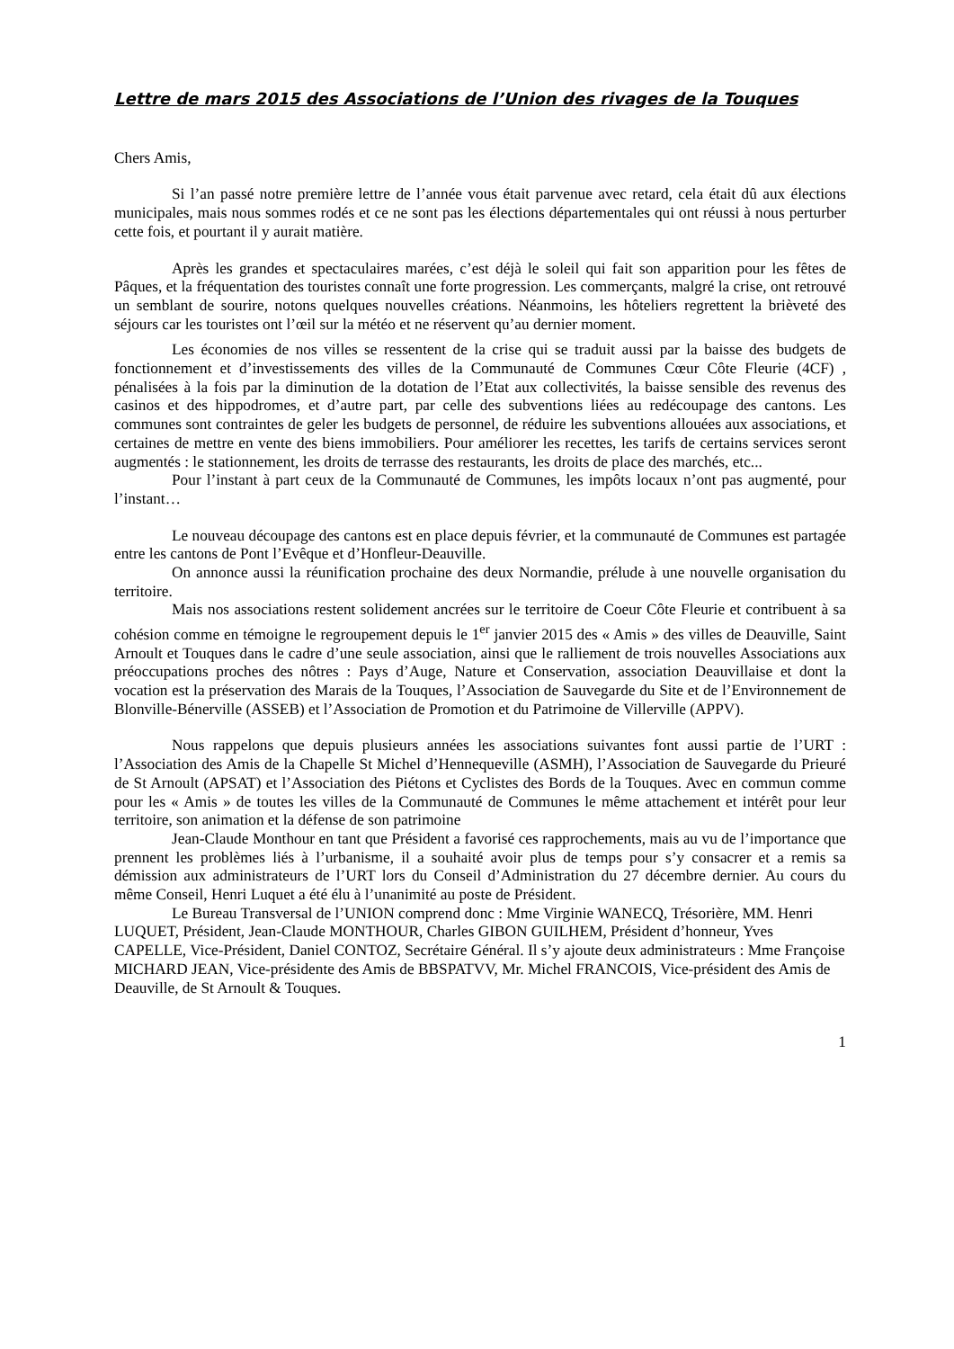Lettre de mars 2015 des Associations de l’Union des rivages de la Touques
Chers Amis,
Si l’an passé notre première lettre de l’année vous était parvenue avec retard, cela était dû aux élections municipales, mais nous sommes rodés et ce ne sont pas les élections départementales qui ont réussi à nous perturber cette fois, et pourtant il y aurait matière.
Après les grandes et spectaculaires marées, c’est déjà le soleil qui fait son apparition pour les fêtes de Pâques, et la fréquentation des touristes connaît une forte progression. Les commerçants, malgré la crise, ont retrouvé un semblant de sourire, notons quelques nouvelles créations. Néanmoins, les hôteliers regrettent la brièveté des séjours car les touristes ont l’œil sur la météo et ne réservent qu’au dernier moment.
Les économies de nos villes se ressentent de la crise qui se traduit aussi par la baisse des budgets de fonctionnement et d’investissements des villes de la Communauté de Communes Cœur Côte Fleurie (4CF) , pénalisées à la fois par la diminution de la dotation de l’Etat aux collectivités, la baisse sensible des revenus des casinos et des hippodromes, et d’autre part, par celle des subventions liées au redécoupage des cantons. Les communes sont contraintes de geler les budgets de personnel, de réduire les subventions allouées aux associations, et certaines de mettre en vente des biens immobiliers. Pour améliorer les recettes, les tarifs de certains services seront augmentés : le stationnement, les droits de terrasse des restaurants, les droits de place des marchés, etc...
Pour l’instant à part ceux de la Communauté de Communes, les impôts locaux n’ont pas augmenté, pour l’instant…
Le nouveau découpage des cantons est en place depuis février, et la communauté de Communes est partagée entre les cantons de Pont l’Evêque et d’Honfleur-Deauville.
On annonce aussi la réunification prochaine des deux Normandie, prélude à une nouvelle organisation du territoire.
Mais nos associations restent solidement ancrées sur le territoire de Coeur Côte Fleurie et contribuent à sa cohésion comme en témoigne le regroupement depuis le 1<sup>er</sup> janvier 2015 des « Amis » des villes de Deauville, Saint Arnoult et Touques dans le cadre d’une seule association, ainsi que le ralliement de trois nouvelles Associations aux préoccupations proches des nôtres : Pays d’Auge, Nature et Conservation, association Deauvillaise et dont la vocation est la préservation des Marais de la Touques, l’Association de Sauvegarde du Site et de l’Environnement de Blonville-Bénerville (ASSEB) et l’Association de Promotion et du Patrimoine de Villerville (APPV).
Nous rappelons que depuis plusieurs années les associations suivantes font aussi partie de l’URT : l’Association des Amis de la Chapelle St Michel d’Hennequeville (ASMH), l’Association de Sauvegarde du Prieuré de St Arnoult (APSAT) et l’Association des Piétons et Cyclistes des Bords de la Touques. Avec en commun comme pour les « Amis » de toutes les villes de la Communauté de Communes le même attachement et intérêt pour leur territoire, son animation et la défense de son patrimoine
Jean-Claude Monthour en tant que Président a favorisé ces rapprochements, mais au vu de l’importance que prennent les problèmes liés à l’urbanisme, il a souhaité avoir plus de temps pour s’y consacrer et a remis sa démission aux administrateurs de l’URT lors du Conseil d’Administration du 27 décembre dernier. Au cours du même Conseil, Henri Luquet a été élu à l’unanimité au poste de Président.
Le Bureau Transversal de l’UNION comprend donc : Mme Virginie WANECQ, Trésorière, MM. Henri LUQUET, Président, Jean-Claude MONTHOUR, Charles GIBON GUILHEM, Président d’honneur, Yves CAPELLE, Vice-Président, Daniel CONTOZ, Secrétaire Général. Il s’y ajoute deux administrateurs : Mme Françoise MICHARD JEAN, Vice-présidente des Amis de BBSPATVV, Mr. Michel FRANCOIS, Vice-président des Amis de Deauville, de St Arnoult & Touques.
1